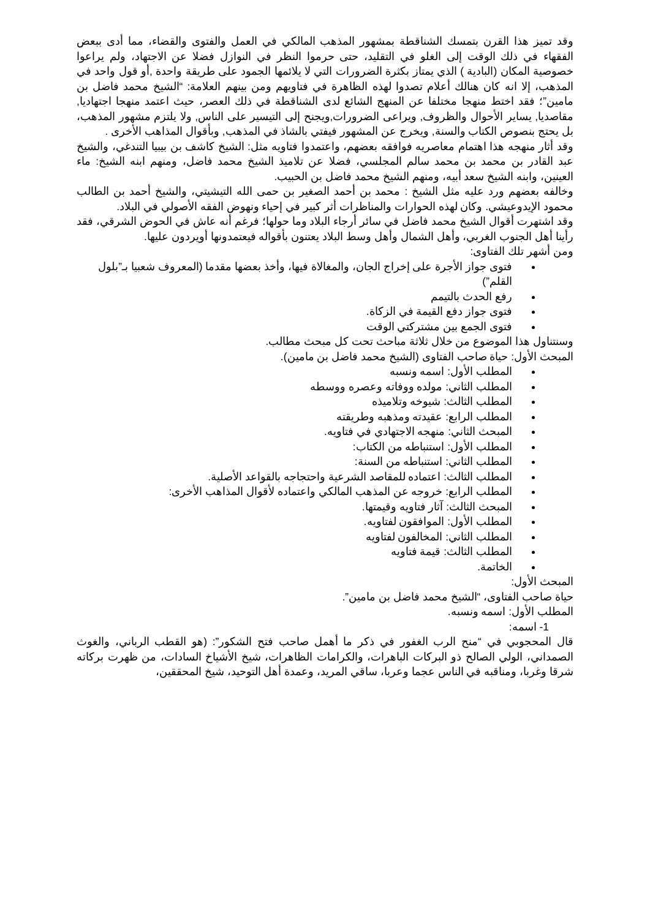وقد تميز هذا القرن بتمسك الشناقطة بمشهور المذهب المالكي في العمل والفتوى والقضاء، مما أدى ببعض الفقهاء في ذلك الوقت إلى الغلو في التقليد، حتى حرموا النظر في النوازل فضلا عن الاجتهاد، ولم يراعوا خصوصية المكان (البادية ) الذي يمتاز بكثرة الضرورات التي لا يلائمها الجمود على طريقة واحدة ,أو قول واحد في المذهب، إلا انه كان هنالك أعلام تصدوا لهذه الظاهرة في فتاويهم ومن بينهم العلامة: “الشيخ محمد فاضل بن مامين”؛ فقد اختط منهجا مختلفا عن المنهج الشائع لدى الشناقطة في ذلك العصر، حيث اعتمد منهجا اجتهاديا, مقاصديا, يساير الأحوال والظروف, ويراعى الضرورات,ويجنح إلى التيسير على الناس, ولا يلتزم مشهور المذهب، بل يحتج بنصوص الكتاب والسنة, ويخرج عن المشهور فيفتي بالشاذ في المذهب, وبأقوال المذاهب الأخرى .
وقد أثار منهجه هذا اهتمام معاصريه فوافقه بعضهم، واعتمدوا فتاويه مثل: الشيخ كاشف بن بيبيا التندغي، والشيخ عبد القادر بن محمد بن محمد سالم المجلسي، فضلا عن تلاميذ الشيخ محمد فاضل، ومنهم ابنه الشيخ: ماء العينين، وابنه الشيخ سعد أبيه، ومنهم الشيخ محمد فاضل بن الحبيب.
وخالفه بعضهم ورد عليه مثل الشيخ : محمد بن أحمد الصغير بن حمى الله التيشيتي، والشيخ أحمد بن الطالب محمود الإيدوعيشي. وكان لهذه الحوارات والمناظرات أثر كبير في إحياء ونهوض الفقه الأصولي في البلاد.
وقد اشتهرت أقوال الشيخ محمد فاضل في سائر أرجاء البلاد وما حولها؛ فرغم أنه عاش في الحوض الشرقي، فقد رأينا أهل الجنوب الغربي، وأهل الشمال وأهل وسط البلاد يعتنون بأقواله فيعتمدونها أويردون عليها.
ومن أشهر تلك الفتاوى:
فتوى جواز الأجرة على إخراج الجان، والمغالاة فيها، وأخذ بعضها مقدما (المعروف شعبيا بـ”بلول القلم”)
رفع الحدث بالتيمم
فتوى جواز دفع القيمة في الزكاة.
فتوى الجمع بين مشتركتي الوقت
وسنتناول هذا الموضوع من خلال ثلاثة مباحث تحت كل مبحث مطالب.
المبحث الأول: حياة صاحب الفتاوى (الشيخ محمد فاضل بن مامين).
المطلب الأول: اسمه ونسبه
المطلب الثاني: مولده ووفاته وعصره ووسطه
المطلب الثالث: شيوخه وتلاميذه
المطلب الرابع: عقيدته ومذهبه وطريقته
المبحث الثاني: منهجه الاجتهادي في فتاويه.
المطلب الأول: استنباطه من الكتاب:
المطلب الثاني: استنباطه من السنة:
المطلب الثالث: اعتماده للمقاصد الشرعية واحتجاجه بالقواعد الأصلية.
المطلب الرابع: خروجه عن المذهب المالكي واعتماده لأقوال المذاهب الأخرى:
المبحث الثالث: آثار فتاويه وقيمتها.
المطلب الأول: الموافقون لفتاويه.
المطلب الثاني: المخالفون لفتاويه
المطلب الثالث: قيمة فتاويه
الخاتمة.
المبحث الأول:
حياة صاحب الفتاوى، “الشيخ محمد فاضل بن مامين”.
المطلب الأول: اسمه ونسبه.
1- اسمه:
قال المحجوبي في “منح الرب الغفور في ذكر ما أهمل صاحب فتح الشكور”: (هو القطب الرباني، والغوث الصمداني، الولي الصالح ذو البركات الباهرات، والكرامات الظاهرات، شيخ الأشياخ السادات، من ظهرت بركاته شرقا وغربا، ومناقبه في الناس عجما وعربا، ساقي المريد، وعمدة أهل التوحيد، شيخ المحققين،